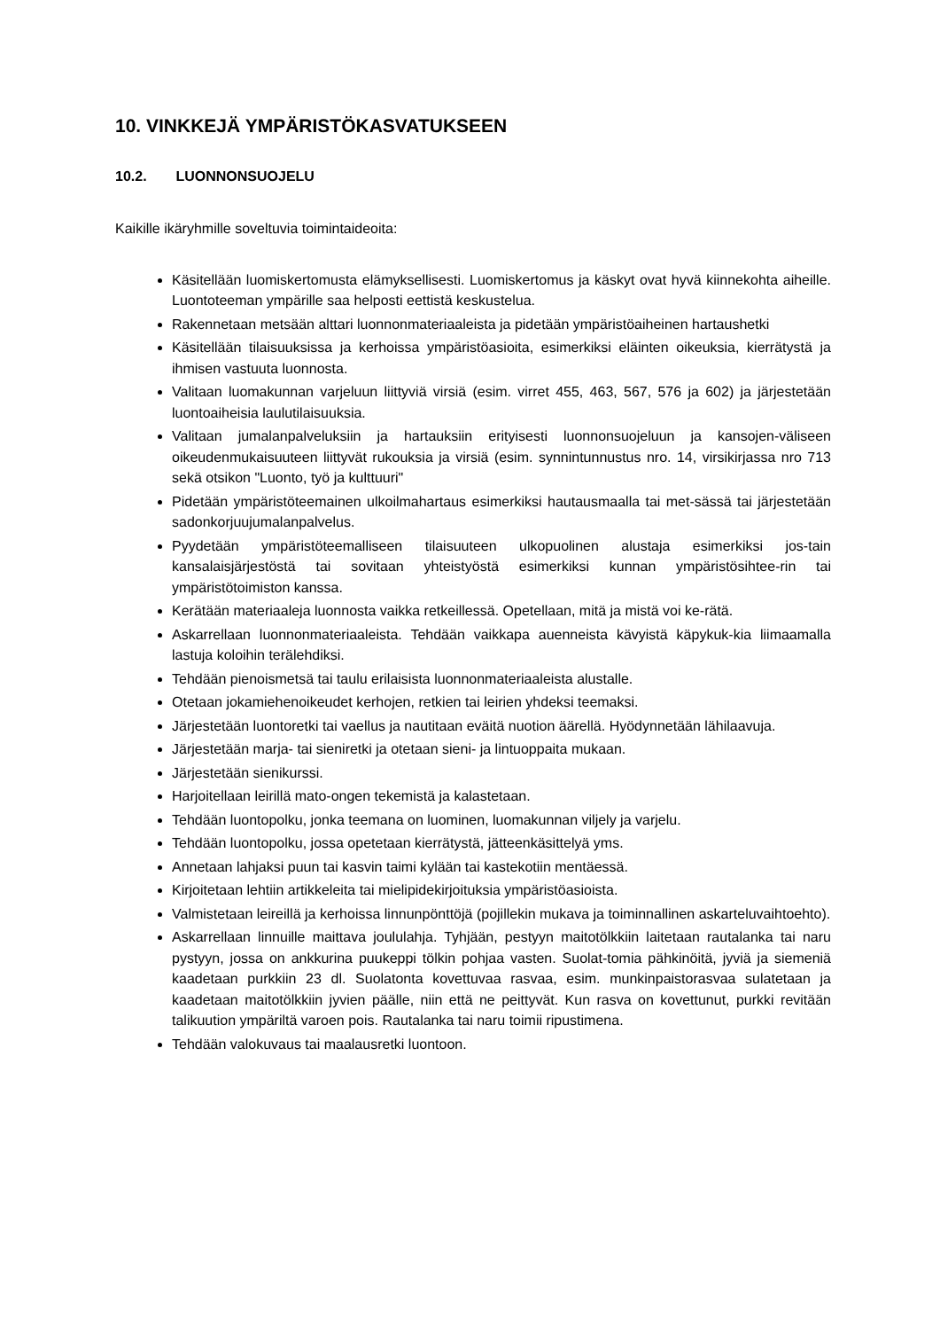10. VINKKEJÄ YMPÄRISTÖKASVATUKSEEN
10.2. LUONNONSUOJELU
Kaikille ikäryhmille soveltuvia toimintaideoita:
Käsitellään luomiskertomusta elämyksellisesti. Luomiskertomus ja käskyt ovat hyvä kiinnekohta aiheille. Luontoteeman ympärille saa helposti eettistä keskustelua.
Rakennetaan metsään alttari luonnonmateriaaleista ja pidetään ympäristöaiheinen hartaushetki
Käsitellään tilaisuuksissa ja kerhoissa ympäristöasioita, esimerkiksi eläinten oikeuksia, kierrätystä ja ihmisen vastuuta luonnosta.
Valitaan luomakunnan varjeluun liittyviä virsiä (esim. virret 455, 463, 567, 576 ja 602) ja järjestetään luontoaiheisia laulutilaisuuksia.
Valitaan jumalanpalveluksiin ja hartauksiin erityisesti luonnonsuojeluun ja kansojen-väliseen oikeudenmukaisuuteen liittyvät rukouksia ja virsiä (esim. synnintunnustus nro. 14, virsikirjassa nro 713 sekä otsikon "Luonto, työ ja kulttuuri"
Pidetään ympäristöteemainen ulkoilmahartaus esimerkiksi hautausmaalla tai met-sässä tai järjestetään sadonkorjuujumalanpalvelus.
Pyydetään ympäristöteemalliseen tilaisuuteen ulkopuolinen alustaja esimerkiksi jos-tain kansalaisjärjestöstä tai sovitaan yhteistyöstä esimerkiksi kunnan ympäristösihtee-rin tai ympäristötoimiston kanssa.
Kerätään materiaaleja luonnosta vaikka retkeillessä. Opetellaan, mitä ja mistä voi ke-rätä.
Askarrellaan luonnonmateriaaleista. Tehdään vaikkapa auenneista kävyistä käpykuk-kia liimaamalla lastuja koloihin terälehdiksi.
Tehdään pienoismetsä tai taulu erilaisista luonnonmateriaaleista alustalle.
Otetaan jokamiehenoikeudet kerhojen, retkien tai leirien yhdeksi teemaksi.
Järjestetään luontoretki tai vaellus ja nautitaan eväitä nuotion äärellä. Hyödynnetään lähilaavuja.
Järjestetään marja- tai sieniretki ja otetaan sieni- ja lintuoppaita mukaan.
Järjestetään sienikurssi.
Harjoitellaan leirillä mato-ongen tekemistä ja kalastetaan.
Tehdään luontopolku, jonka teemana on luominen, luomakunnan viljely ja varjelu.
Tehdään luontopolku, jossa opetetaan kierrätystä, jätteenkäsittelyä yms.
Annetaan lahjaksi puun tai kasvin taimi kylään tai kastekotiin mentäessä.
Kirjoitetaan lehtiin artikkeleita tai mielipidekirjoituksia ympäristöasioista.
Valmistetaan leireillä ja kerhoissa linnunpönttöjä (pojillekin mukava ja toiminnallinen askarteluvaihtoehto).
Askarrellaan linnuille maittava joululahja. Tyhjään, pestyyn maitotölkkiin laitetaan rautalanka tai naru pystyyn, jossa on ankkurina puukeppi tölkin pohjaa vasten. Suolat-tomia pähkinöitä, jyviä ja siemeniä kaadetaan purkkiin 23 dl. Suolatonta kovettuvaa rasvaa, esim. munkinpaistorasvaa sulatetaan ja kaadetaan maitotölkkiin jyvien päälle, niin että ne peittyvät. Kun rasva on kovettunut, purkki revitään talikuution ympäriltä varoen pois. Rautalanka tai naru toimii ripustimena.
Tehdään valokuvaus tai maalausretki luontoon.